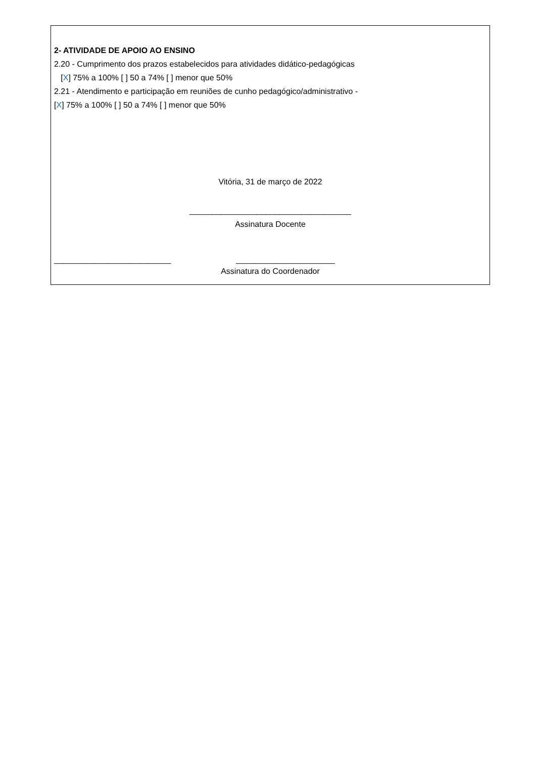2- ATIVIDADE DE APOIO AO ENSINO
2.20 - Cumprimento dos prazos estabelecidos para atividades didático-pedagógicas
[X] 75% a 100% [ ] 50 a 74% [ ] menor que 50%
2.21 - Atendimento e participação em reuniões de cunho pedagógico/administrativo -
[X] 75% a 100% [ ] 50 a 74% [ ] menor que 50%
Vitória, 31 de março de 2022
____________________________________
Assinatura Docente
__________________________ ______________________
Assinatura do Coordenador